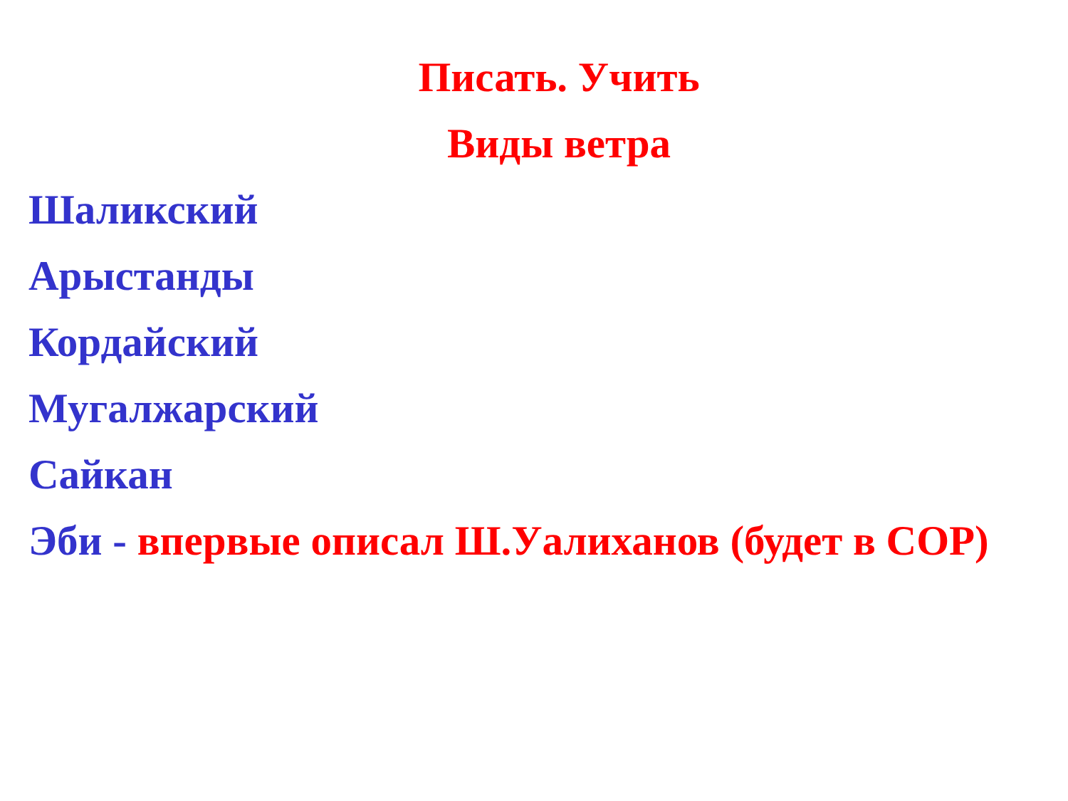Писать. Учить
Виды ветра
Шаликский
Арыстанды
Кордайский
Мугалжарский
Сайкан
Эби - впервые описал Ш.Уалиханов (будет в СОР)